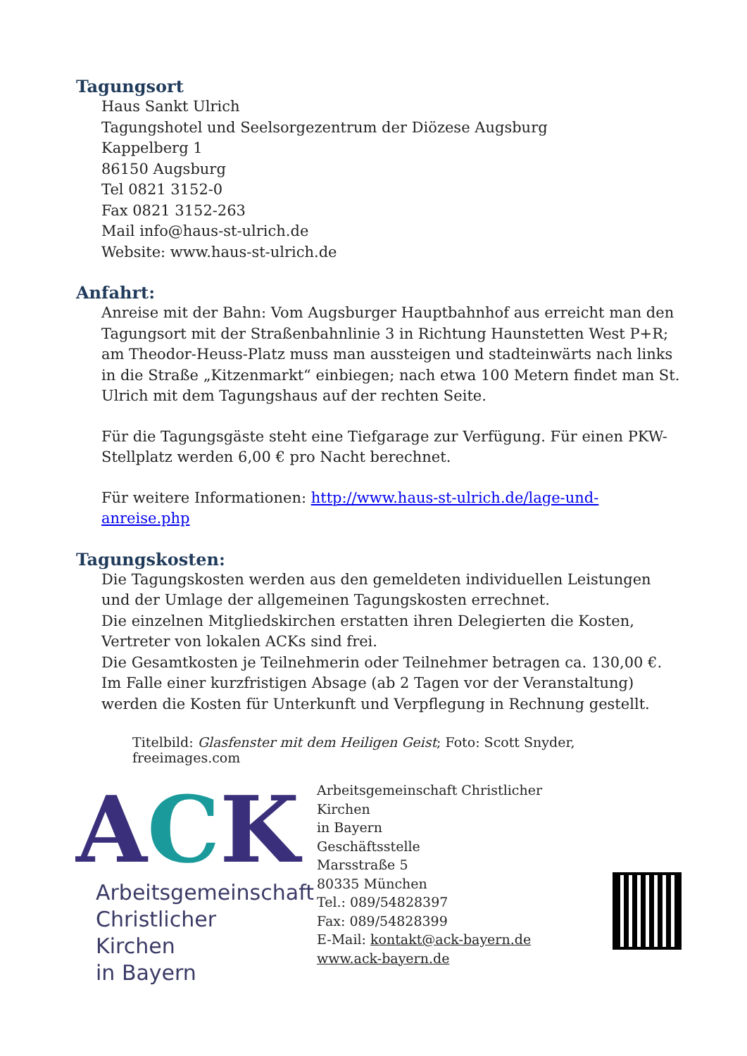Tagungsort
Haus Sankt Ulrich
Tagungshotel und Seelsorgezentrum der Diözese Augsburg
Kappelberg 1
86150 Augsburg
Tel 0821 3152-0
Fax 0821 3152-263
Mail info@haus-st-ulrich.de
Website: www.haus-st-ulrich.de
Anfahrt:
Anreise mit der Bahn: Vom Augsburger Hauptbahnhof aus erreicht man den Tagungsort mit der Straßenbahnlinie 3 in Richtung Haunstetten West P+R; am Theodor-Heuss-Platz muss man aussteigen und stadteinwärts nach links in die Straße „Kitzenmarkt“ einbiegen; nach etwa 100 Metern findet man St. Ulrich mit dem Tagungshaus auf der rechten Seite.
Für die Tagungsgäste steht eine Tiefgarage zur Verfügung. Für einen PKW-Stellplatz werden 6,00 € pro Nacht berechnet.
Für weitere Informationen: http://www.haus-st-ulrich.de/lage-und-anreise.php
Tagungskosten:
Die Tagungskosten werden aus den gemeldeten individuellen Leistungen und der Umlage der allgemeinen Tagungskosten errechnet.
Die einzelnen Mitgliedskirchen erstatten ihren Delegierten die Kosten, Vertreter von lokalen ACKs sind frei.
Die Gesamtkosten je Teilnehmerin oder Teilnehmer betragen ca. 130,00 €.
Im Falle einer kurzfristigen Absage (ab 2 Tagen vor der Veranstaltung) werden die Kosten für Unterkunft und Verpflegung in Rechnung gestellt.
Titelbild: Glasfenster mit dem Heiligen Geist; Foto: Scott Snyder, freeimages.com
ACK
Arbeitsgemeinschaft
Christlicher Kirchen
in Bayern
Arbeitsgemeinschaft Christlicher Kirchen
in Bayern
Geschäftsstelle
Marsstraße 5
80335 München
Tel.: 089/54828397
Fax: 089/54828399
E-Mail: kontakt@ack-bayern.de
www.ack-bayern.de